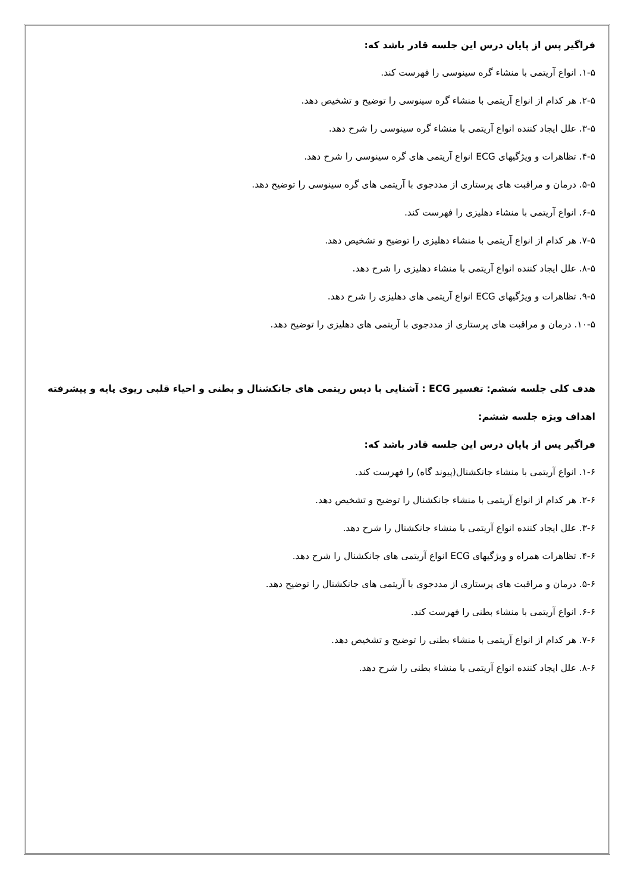فراگیر پس از پایان درس این جلسه قادر باشد که:
۱-۵. انواع آریتمی با منشاء گره سینوسی را فهرست کند.
۲-۵. هر کدام از انواع آریتمی با منشاء گره سینوسی را توضیح و تشخیص دهد.
۳-۵. علل ایجاد کننده انواع آریتمی با منشاء گره سینوسی را شرح دهد.
۴-۵. تظاهرات و ویژگیهای ECG انواع آریتمی های گره سینوسی را شرح دهد.
۵-۵. درمان و مراقبت های پرستاری از مددجوی با آریتمی های گره سینوسی را توضیح دهد.
۶-۵. انواع آریتمی با منشاء دهلیزی را فهرست کند.
۷-۵. هر کدام از انواع آریتمی با منشاء دهلیزی را توضیح و تشخیص دهد.
۸-۵. علل ایجاد کننده انواع آریتمی با منشاء دهلیزی را شرح دهد.
۹-۵. تظاهرات و ویژگیهای ECG انواع آریتمی های دهلیزی را شرح دهد.
۱۰-۵. درمان و مراقبت های پرستاری از مددجوی با آریتمی های دهلیزی را توضیح دهد.
هدف کلی جلسه ششم: تفسیر ECG : آشنایی با دیس ریتمی های جانکشنال و بطنی و احیاء قلبی ریوی پایه و پیشرفته
اهداف ویژه جلسه ششم:
فراگیر پس از پایان درس این جلسه قادر باشد که:
۱-۶. انواع آریتمی با منشاء جانکشنال(پیوند گاه) را فهرست کند.
۲-۶. هر کدام از انواع آریتمی با منشاء جانکشنال را توضیح و تشخیص دهد.
۳-۶. علل ایجاد کننده انواع آریتمی با منشاء جانکشنال را شرح دهد.
۴-۶. تظاهرات همراه و ویژگیهای ECG انواع آریتمی های جانکشنال را شرح دهد.
۵-۶. درمان و مراقبت های پرستاری از مددجوی با آریتمی های جانکشنال را توضیح دهد.
۶-۶. انواع آریتمی با منشاء بطنی را فهرست کند.
۷-۶. هر کدام از انواع آریتمی با منشاء بطنی را توضیح و تشخیص دهد.
۸-۶. علل ایجاد کننده انواع آریتمی با منشاء بطنی را شرح دهد.